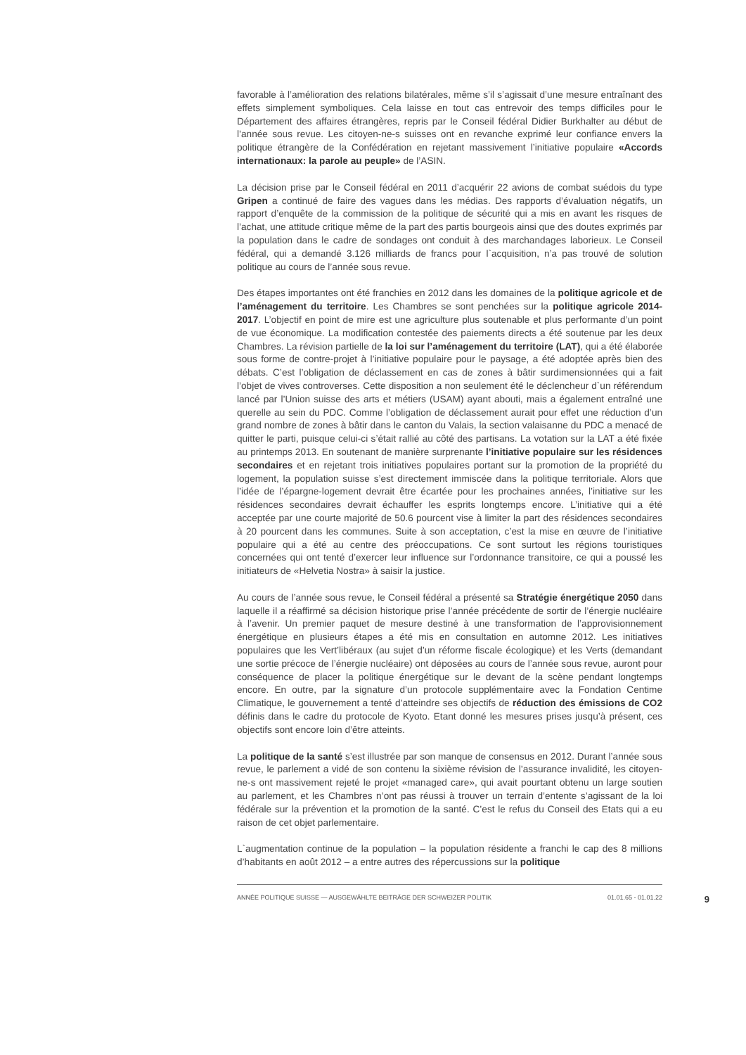favorable à l’amélioration des relations bilatérales, même s’il s’agissait d’une mesure entraînant des effets simplement symboliques. Cela laisse en tout cas entrevoir des temps difficiles pour le Département des affaires étrangères, repris par le Conseil fédéral Didier Burkhalter au début de l’année sous revue. Les citoyen-ne-s suisses ont en revanche exprimé leur confiance envers la politique étrangère de la Confédération en rejetant massivement l’initiative populaire «Accords internationaux: la parole au peuple» de l’ASIN.
La décision prise par le Conseil fédéral en 2011 d’acquérir 22 avions de combat suédois du type Gripen a continué de faire des vagues dans les médias. Des rapports d’évaluation négatifs, un rapport d’enquête de la commission de la politique de sécurité qui a mis en avant les risques de l’achat, une attitude critique même de la part des partis bourgeois ainsi que des doutes exprimés par la population dans le cadre de sondages ont conduit à des marchandages laborieux. Le Conseil fédéral, qui a demandé 3.126 milliards de francs pour l`acquisition, n’a pas trouvé de solution politique au cours de l’année sous revue.
Des étapes importantes ont été franchies en 2012 dans les domaines de la politique agricole et de l’aménagement du territoire. Les Chambres se sont penchées sur la politique agricole 2014-2017. L’objectif en point de mire est une agriculture plus soutenable et plus performante d’un point de vue économique. La modification contestée des paiements directs a été soutenue par les deux Chambres. La révision partielle de la loi sur l’aménagement du territoire (LAT), qui a été élaborée sous forme de contre-projet à l’initiative populaire pour le paysage, a été adoptée après bien des débats. C’est l’obligation de déclassement en cas de zones à bâtir surdimensionnées qui a fait l’objet de vives controverses. Cette disposition a non seulement été le déclencheur d`un référendum lancé par l’Union suisse des arts et métiers (USAM) ayant abouti, mais a également entraîné une querelle au sein du PDC. Comme l’obligation de déclassement aurait pour effet une réduction d’un grand nombre de zones à bâtir dans le canton du Valais, la section valaisanne du PDC a menacé de quitter le parti, puisque celui-ci s’était rallié au côté des partisans. La votation sur la LAT a été fixée au printemps 2013. En soutenant de manière surprenante l’initiative populaire sur les résidences secondaires et en rejetant trois initiatives populaires portant sur la promotion de la propriété du logement, la population suisse s’est directement immiscée dans la politique territoriale. Alors que l’idée de l’épargne-logement devrait être écartée pour les prochaines années, l’initiative sur les résidences secondaires devrait échauffer les esprits longtemps encore. L’initiative qui a été acceptée par une courte majorité de 50.6 pourcent vise à limiter la part des résidences secondaires à 20 pourcent dans les communes. Suite à son acceptation, c’est la mise en œuvre de l’initiative populaire qui a été au centre des préoccupations. Ce sont surtout les régions touristiques concernées qui ont tenté d’exercer leur influence sur l’ordonnance transitoire, ce qui a poussé les initiateurs de «Helvetia Nostra» à saisir la justice.
Au cours de l’année sous revue, le Conseil fédéral a présenté sa Stratégie énergétique 2050 dans laquelle il a réaffirmé sa décision historique prise l’année précédente de sortir de l’énergie nucléaire à l’avenir. Un premier paquet de mesure destiné à une transformation de l’approvisionnement énergétique en plusieurs étapes a été mis en consultation en automne 2012. Les initiatives populaires que les Vert’libéraux (au sujet d’un réforme fiscale écologique) et les Verts (demandant une sortie précoce de l’énergie nucléaire) ont déposées au cours de l’année sous revue, auront pour conséquence de placer la politique énergétique sur le devant de la scène pendant longtemps encore. En outre, par la signature d’un protocole supplémentaire avec la Fondation Centime Climatique, le gouvernement a tenté d’atteindre ses objectifs de réduction des émissions de CO2 définis dans le cadre du protocole de Kyoto. Etant donné les mesures prises jusqu’à présent, ces objectifs sont encore loin d’être atteints.
La politique de la santé s’est illustrée par son manque de consensus en 2012. Durant l’année sous revue, le parlement a vidé de son contenu la sixième révision de l’assurance invalidité, les citoyen-ne-s ont massivement rejeté le projet «managed care», qui avait pourtant obtenu un large soutien au parlement, et les Chambres n’ont pas réussi à trouver un terrain d’entente s’agissant de la loi fédérale sur la prévention et la promotion de la santé. C’est le refus du Conseil des Etats qui a eu raison de cet objet parlementaire.
L`augmentation continue de la population – la population résidente a franchi le cap des 8 millions d’habitants en août 2012 – a entre autres des répercussions sur la politique
ANNÉE POLITIQUE SUISSE — AUSGEWÄHLTE BEITRÄGE DER SCHWEIZER POLITIK 01.01.65 - 01.01.22 9